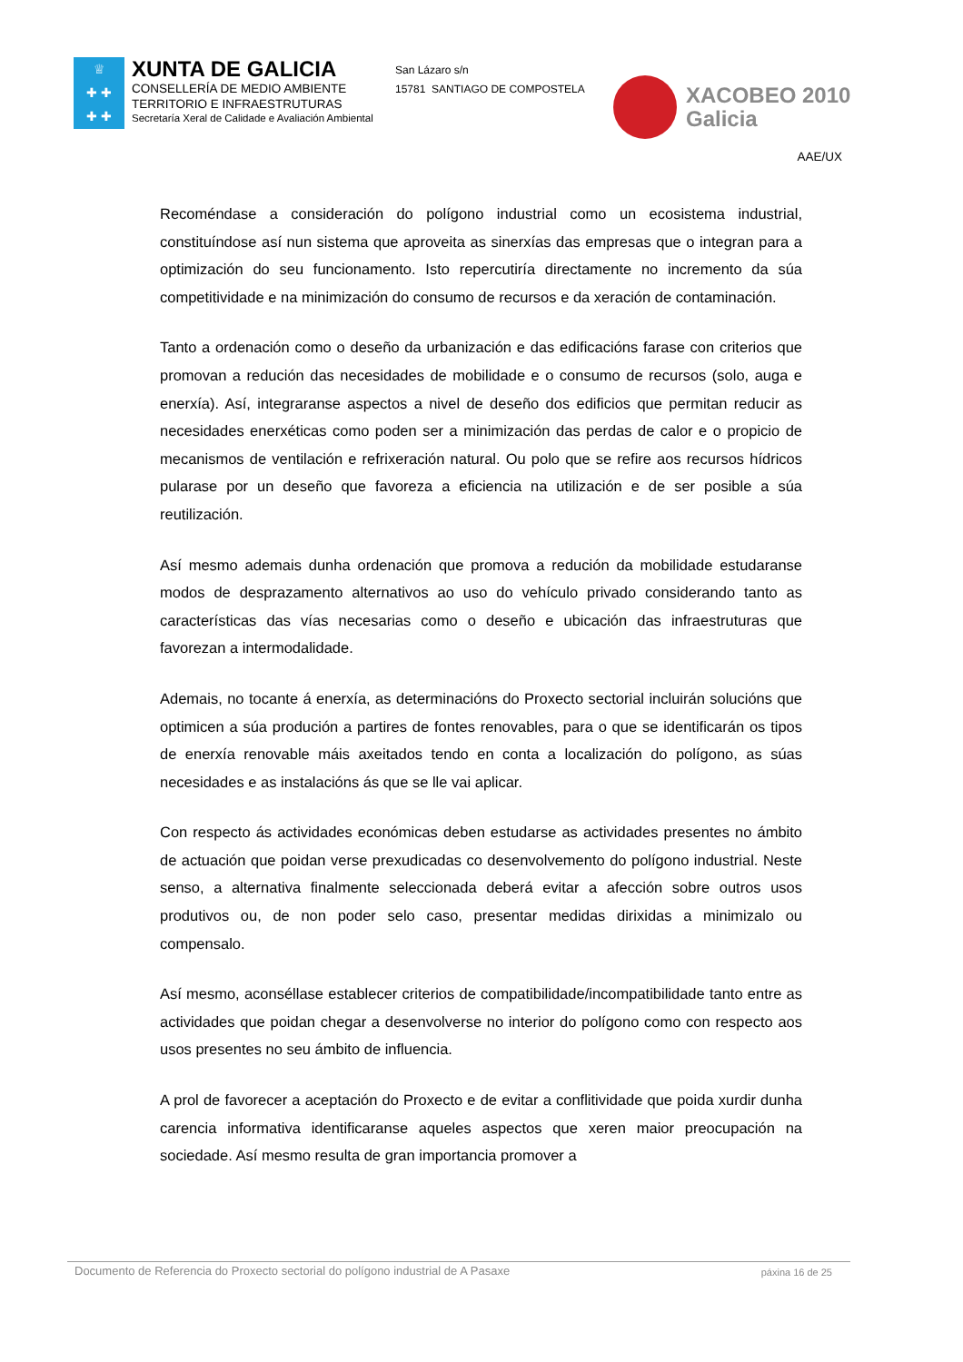♕
✚ ✚
✚ ✚
XUNTA DE GALICIA
CONSELLERÍA DE MEDIO AMBIENTE
TERRITORIO E INFRAESTRUTURAS
Secretaría Xeral de Calidade e Avaliación Ambiental
San Lázaro s/n
15781 SANTIAGO DE COMPOSTELA
XACOBEO 2010
Galicia
AAE/UX
Recoméndase a consideración do polígono industrial como un ecosistema industrial, constituíndose así nun sistema que aproveita as sinerxías das empresas que o integran para a optimización do seu funcionamento. Isto repercutiría directamente no incremento da súa competitividade e na minimización do consumo de recursos e da xeración de contaminación.
Tanto a ordenación como o deseño da urbanización e das edificacións farase con criterios que promovan a redución das necesidades de mobilidade e o consumo de recursos (solo, auga e enerxía). Así, integraranse aspectos a nivel de deseño dos edificios que permitan reducir as necesidades enerxéticas como poden ser a minimización das perdas de calor e o propicio de mecanismos de ventilación e refrixeración natural. Ou polo que se refire aos recursos hídricos pularase por un deseño que favoreza a eficiencia na utilización e de ser posible a súa reutilización.
Así mesmo ademais dunha ordenación que promova a redución da mobilidade estudaranse modos de desprazamento alternativos ao uso do vehículo privado considerando tanto as características das vías necesarias como o deseño e ubicación das infraestruturas que favorezan a intermodalidade.
Ademais, no tocante á enerxía, as determinacións do Proxecto sectorial incluirán solucións que optimicen a súa produción a partires de fontes renovables, para o que se identificarán os tipos de enerxía renovable máis axeitados tendo en conta a localización do polígono, as súas necesidades e as instalacións ás que se lle vai aplicar.
Con respecto ás actividades económicas deben estudarse as actividades presentes no ámbito de actuación que poidan verse prexudicadas co desenvolvemento do polígono industrial. Neste senso, a alternativa finalmente seleccionada deberá evitar a afección sobre outros usos produtivos ou, de non poder selo caso, presentar medidas dirixidas a minimizalo ou compensalo.
Así mesmo, aconséllase establecer criterios de compatibilidade/incompatibilidade tanto entre as actividades que poidan chegar a desenvolverse no interior do polígono como con respecto aos usos presentes no seu ámbito de influencia.
A prol de favorecer a aceptación do Proxecto e de evitar a conflitividade que poida xurdir dunha carencia informativa identificaranse aqueles aspectos que xeren maior preocupación na sociedade. Así mesmo resulta de gran importancia promover a
Documento de Referencia do Proxecto sectorial do polígono industrial de A Pasaxe páxina 16 de 25